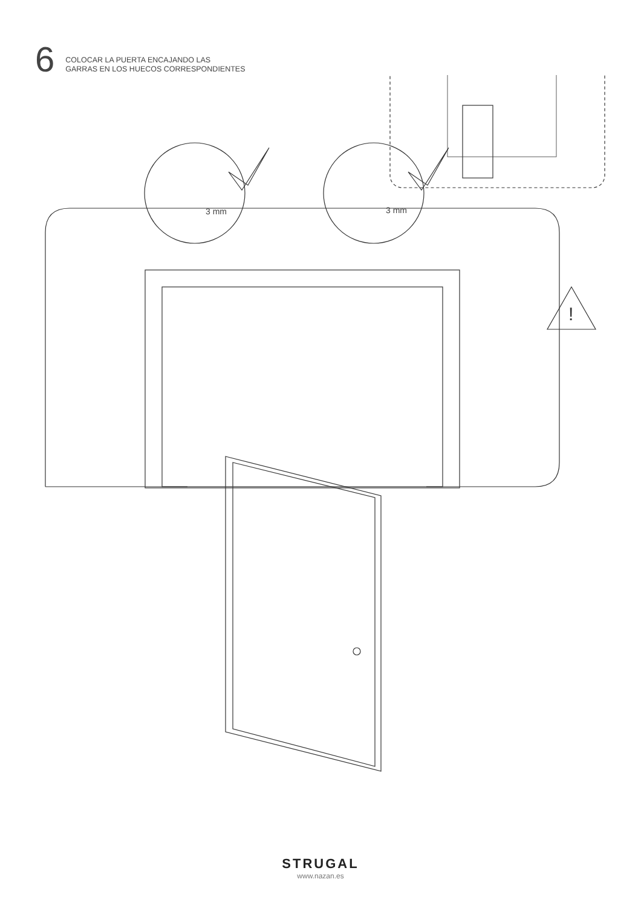6
COLOCAR LA PUERTA ENCAJANDO LAS
GARRAS EN LOS HUECOS CORRESPONDIENTES
3 mm
3 mm
!
STRUGAL
www.nazan.es